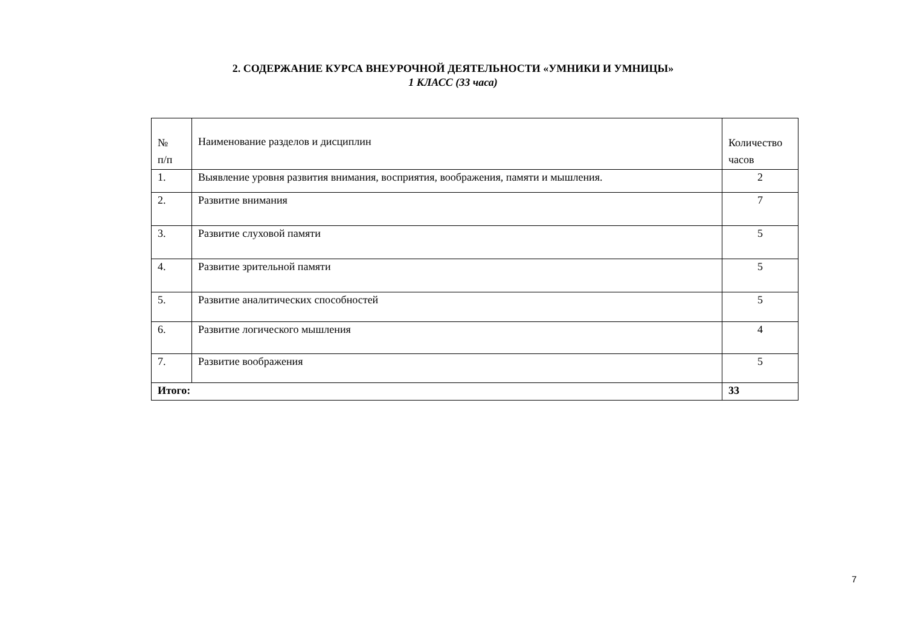2. СОДЕРЖАНИЕ КУРСА ВНЕУРОЧНОЙ ДЕЯТЕЛЬНОСТИ «УМНИКИ И УМНИЦЫ»
1 КЛАСС (33 часа)
| № п/п | Наименование разделов и дисциплин | Количество часов |
| 1. | Выявление уровня развития внимания, восприятия, воображения, памяти и мышления. | 2 |
| 2. | Развитие внимания | 7 |
| 3. | Развитие слуховой памяти | 5 |
| 4. | Развитие зрительной памяти | 5 |
| 5. | Развитие аналитических способностей | 5 |
| 6. | Развитие логического мышления | 4 |
| 7. | Развитие воображения | 5 |
| Итого: | | 33 |
7